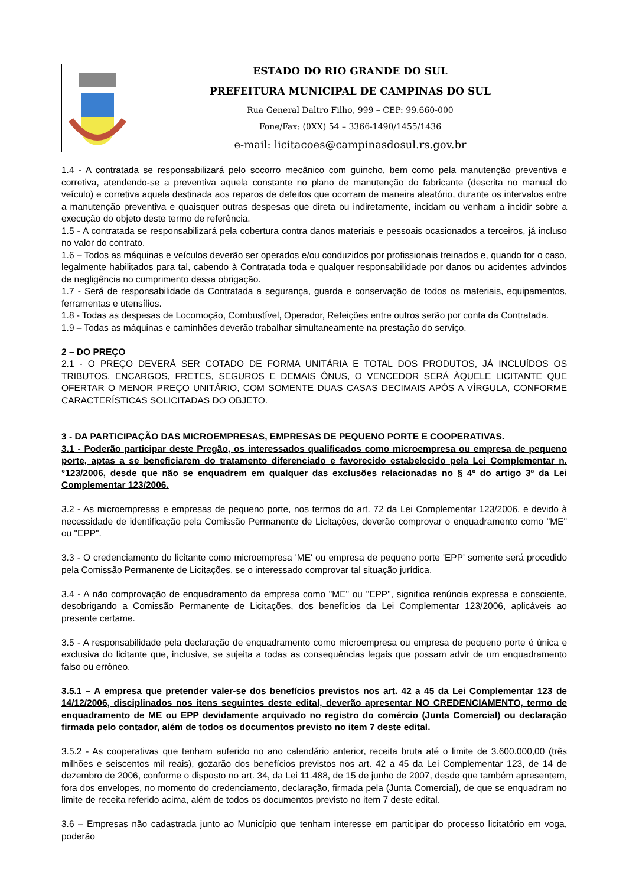ESTADO DO RIO GRANDE DO SUL
PREFEITURA MUNICIPAL DE CAMPINAS DO SUL
Rua General Daltro Filho, 999 – CEP: 99.660-000
Fone/Fax: (0XX) 54 – 3366-1490/1455/1436
e-mail: licitacoes@campinasdosul.rs.gov.br
1.4 - A contratada se responsabilizará pelo socorro mecânico com guincho, bem como pela manutenção preventiva e corretiva, atendendo-se a preventiva aquela constante no plano de manutenção do fabricante (descrita no manual do veículo) e corretiva aquela destinada aos reparos de defeitos que ocorram de maneira aleatório, durante os intervalos entre a manutenção preventiva e quaisquer outras despesas que direta ou indiretamente, incidam ou venham a incidir sobre a execução do objeto deste termo de referência.
1.5 - A contratada se responsabilizará pela cobertura contra danos materiais e pessoais ocasionados a terceiros, já incluso no valor do contrato.
1.6 – Todos as máquinas e veículos deverão ser operados e/ou conduzidos por profissionais treinados e, quando for o caso, legalmente habilitados para tal, cabendo à Contratada toda e qualquer responsabilidade por danos ou acidentes advindos de negligência no cumprimento dessa obrigação.
1.7 - Será de responsabilidade da Contratada a segurança, guarda e conservação de todos os materiais, equipamentos, ferramentas e utensílios.
1.8 - Todas as despesas de Locomoção, Combustível, Operador, Refeições entre outros serão por conta da Contratada.
1.9 – Todas as máquinas e caminhões deverão trabalhar simultaneamente na prestação do serviço.
2 – DO PREÇO
2.1 - O PREÇO DEVERÁ SER COTADO DE FORMA UNITÁRIA E TOTAL DOS PRODUTOS, JÁ INCLUÍDOS OS TRIBUTOS, ENCARGOS, FRETES, SEGUROS E DEMAIS ÔNUS, O VENCEDOR SERÁ ÀQUELE LICITANTE QUE OFERTAR O MENOR PREÇO UNITÁRIO, COM SOMENTE DUAS CASAS DECIMAIS APÓS A VÍRGULA, CONFORME CARACTERÍSTICAS SOLICITADAS DO OBJETO.
3 - DA PARTICIPAÇÃO DAS MICROEMPRESAS, EMPRESAS DE PEQUENO PORTE E COOPERATIVAS.
3.1 - Poderão participar deste Pregão, os interessados qualificados como microempresa ou empresa de pequeno porte, aptas a se beneficiarem do tratamento diferenciado e favorecido estabelecido pela Lei Complementar n.°123/2006, desde que não se enquadrem em qualquer das exclusões relacionadas no § 4º do artigo 3º da Lei Complementar 123/2006.
3.2 - As microempresas e empresas de pequeno porte, nos termos do art. 72 da Lei Complementar 123/2006, e devido à necessidade de identificação pela Comissão Permanente de Licitações, deverão comprovar o enquadramento como "ME" ou "EPP".
3.3 - O credenciamento do licitante como microempresa 'ME' ou empresa de pequeno porte 'EPP' somente será procedido pela Comissão Permanente de Licitações, se o interessado comprovar tal situação jurídica.
3.4 - A não comprovação de enquadramento da empresa como "ME" ou "EPP", significa renúncia expressa e consciente, desobrigando a Comissão Permanente de Licitações, dos benefícios da Lei Complementar 123/2006, aplicáveis ao presente certame.
3.5 - A responsabilidade pela declaração de enquadramento como microempresa ou empresa de pequeno porte é única e exclusiva do licitante que, inclusive, se sujeita a todas as consequências legais que possam advir de um enquadramento falso ou errôneo.
3.5.1 – A empresa que pretender valer-se dos benefícios previstos nos art. 42 a 45 da Lei Complementar 123 de 14/12/2006, disciplinados nos itens seguintes deste edital, deverão apresentar NO CREDENCIAMENTO, termo de enquadramento de ME ou EPP devidamente arquivado no registro do comércio (Junta Comercial) ou declaração firmada pelo contador, além de todos os documentos previsto no item 7 deste edital.
3.5.2 - As cooperativas que tenham auferido no ano calendário anterior, receita bruta até o limite de 3.600.000,00 (três milhões e seiscentos mil reais), gozarão dos benefícios previstos nos art. 42 a 45 da Lei Complementar 123, de 14 de dezembro de 2006, conforme o disposto no art. 34, da Lei 11.488, de 15 de junho de 2007, desde que também apresentem, fora dos envelopes, no momento do credenciamento, declaração, firmada pela (Junta Comercial), de que se enquadram no limite de receita referido acima, além de todos os documentos previsto no item 7 deste edital.
3.6 – Empresas não cadastrada junto ao Município que tenham interesse em participar do processo licitatório em voga, poderão